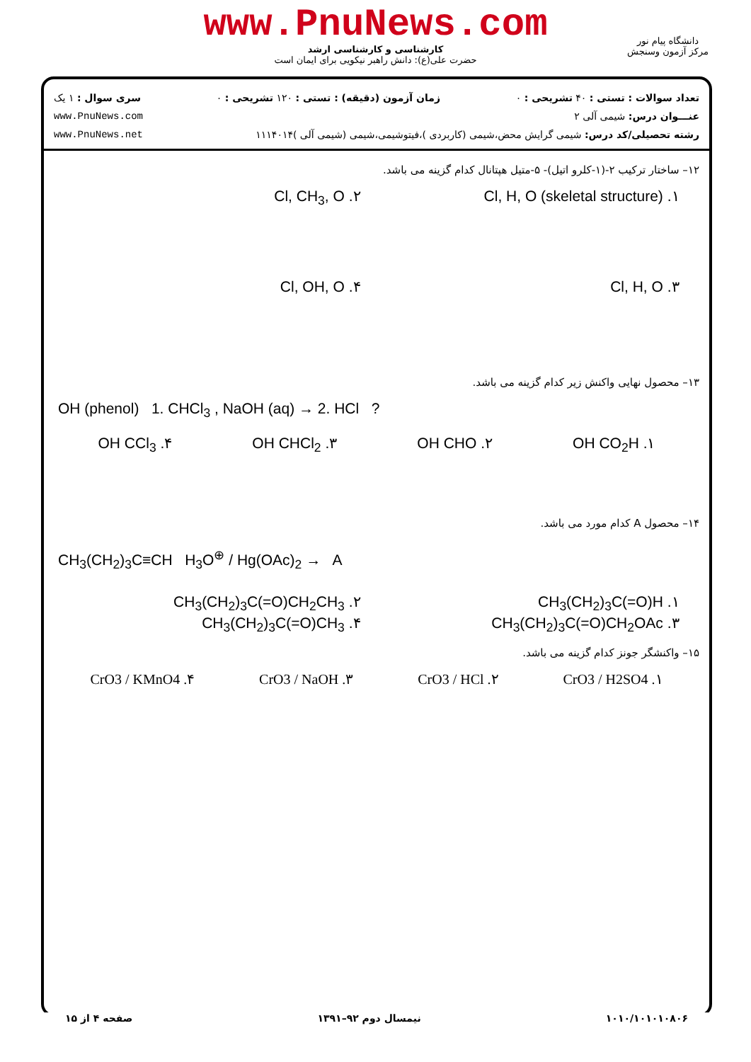www.PnuNews.com
کارشناسی و کارشناسی ارشد
حضرت علی(ع): دانش راهبر نیکویی برای ایمان است
دانشگاه پیام نور
مرکز آزمون وسنجش
تعداد سوالات : تستی : ۴۰ تشریحی : ۰ زمان آزمون (دقیقه) : تستی : ۱۲۰ تشریحی : ۰ سری سوال : ۱ یک
عنـــوان درس: شیمی آلی ۲ www.PnuNews.com
رشته تحصیلی/کد درس: شیمی گرایش محض،شیمی (کاربردی )،فیتوشیمی،شیمی (شیمی آلی )۱۱۱۴۰۱۴ www.PnuNews.net
۱۲– ساختار ترکیب ۲-(۱-کلرو اتیل)- ۵-متیل هپتانال کدام گزینه می باشد.
۱. Cl, H, O (skeletal structure) ۲. Cl, CH<sub>3</sub>, O ۳. Cl, H, O ۴. Cl, OH, O
۱۳– محصول نهایی واکنش زیر کدام گزینه می باشد.
OH (phenol) 1. CHCl<sub>3</sub> , NaOH (aq) → 2. HCl ?
۱. OH CO<sub>2</sub>H ۲. OH CHO ۳. OH CHCl<sub>2</sub> ۴. OH CCl<sub>3</sub>
۱۴– محصول A کدام مورد می باشد.
CH<sub>3</sub>(CH<sub>2</sub>)<sub>3</sub>C≡CH H<sub>3</sub>O<sup>⊕</sup> / Hg(OAc)<sub>2</sub> → A
۱. CH<sub>3</sub>(CH<sub>2</sub>)<sub>3</sub>C(=O)H ۲. CH<sub>3</sub>(CH<sub>2</sub>)<sub>3</sub>C(=O)CH<sub>2</sub>CH<sub>3</sub> ۳. CH<sub>3</sub>(CH<sub>2</sub>)<sub>3</sub>C(=O)CH<sub>2</sub>OAc ۴. CH<sub>3</sub>(CH<sub>2</sub>)<sub>3</sub>C(=O)CH<sub>3</sub>
۱۵– واکنشگر جونز کدام گزینه می باشد.
۱. CrO3 / H2SO4 ۲. CrO3 / HCl ۳. CrO3 / NaOH ۴. CrO3 / KMnO4
۱۰۱۰/۱۰۱۰۱۰۸۰۶ نیمسال دوم ۹۲–۱۳۹۱ صفحه ۴ از ۱۵